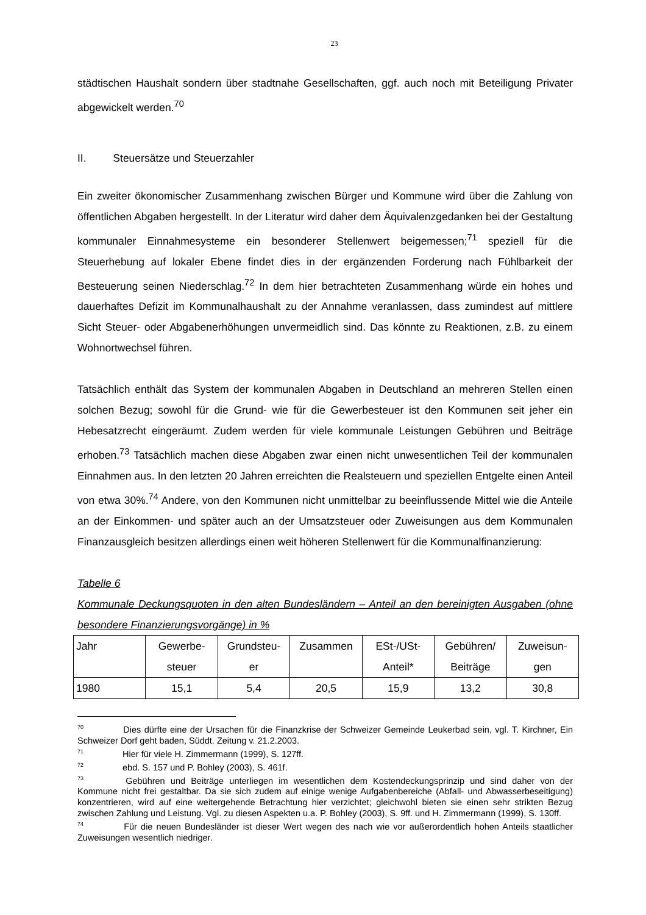23
städtischen Haushalt sondern über stadtnahe Gesellschaften, ggf. auch noch mit Beteiligung Privater abgewickelt werden.<sup>70</sup>
II. Steuersätze und Steuerzahler
Ein zweiter ökonomischer Zusammenhang zwischen Bürger und Kommune wird über die Zahlung von öffentlichen Abgaben hergestellt. In der Literatur wird daher dem Äquivalenzgedanken bei der Gestaltung kommunaler Einnahmesysteme ein besonderer Stellenwert beigemessen;<sup>71</sup> speziell für die Steuerhebung auf lokaler Ebene findet dies in der ergänzenden Forderung nach Fühlbarkeit der Besteuerung seinen Niederschlag.<sup>72</sup> In dem hier betrachteten Zusammenhang würde ein hohes und dauerhaftes Defizit im Kommunalhaushalt zu der Annahme veranlassen, dass zumindest auf mittlere Sicht Steuer- oder Abgabenerhöhungen unvermeidlich sind. Das könnte zu Reaktionen, z.B. zu einem Wohnortwechsel führen.
Tatsächlich enthält das System der kommunalen Abgaben in Deutschland an mehreren Stellen einen solchen Bezug; sowohl für die Grund- wie für die Gewerbesteuer ist den Kommunen seit jeher ein Hebesatzrecht eingeräumt. Zudem werden für viele kommunale Leistungen Gebühren und Beiträge erhoben.<sup>73</sup> Tatsächlich machen diese Abgaben zwar einen nicht unwesentlichen Teil der kommunalen Einnahmen aus. In den letzten 20 Jahren erreichten die Realsteuern und speziellen Entgelte einen Anteil von etwa 30%.<sup>74</sup> Andere, von den Kommunen nicht unmittelbar zu beeinflussende Mittel wie die Anteile an der Einkommen- und später auch an der Umsatzsteuer oder Zuweisungen aus dem Kommunalen Finanzausgleich besitzen allerdings einen weit höheren Stellenwert für die Kommunalfinanzierung:
Tabelle 6
Kommunale Deckungsquoten in den alten Bundesländern – Anteil an den bereinigten Ausgaben (ohne besondere Finanzierungsvorgänge) in %
| Jahr | Gewerbe- steuer | Grundsteu- er | Zusammen | ESt-/USt- Anteil* | Gebühren/ Beiträge | Zuweisun- gen |
| 1980 | 15,1 | 5,4 | 20,5 | 15,9 | 13,2 | 30,8 |
<sup>70</sup> Dies dürfte eine der Ursachen für die Finanzkrise der Schweizer Gemeinde Leukerbad sein, vgl. T. Kirchner, Ein Schweizer Dorf geht baden, Süddt. Zeitung v. 21.2.2003.
<sup>71</sup> Hier für viele H. Zimmermann (1999), S. 127ff.
<sup>72</sup> ebd. S. 157 und P. Bohley (2003), S. 461f.
<sup>73</sup> Gebühren und Beiträge unterliegen im wesentlichen dem Kostendeckungsprinzip und sind daher von der Kommune nicht frei gestaltbar. Da sie sich zudem auf einige wenige Aufgabenbereiche (Abfall- und Abwasserbeseitigung) konzentrieren, wird auf eine weitergehende Betrachtung hier verzichtet; gleichwohl bieten sie einen sehr strikten Bezug zwischen Zahlung und Leistung. Vgl. zu diesen Aspekten u.a. P. Bohley (2003), S. 9ff. und H. Zimmermann (1999), S. 130ff.
<sup>74</sup> Für die neuen Bundesländer ist dieser Wert wegen des nach wie vor außerordentlich hohen Anteils staatlicher Zuweisungen wesentlich niedriger.